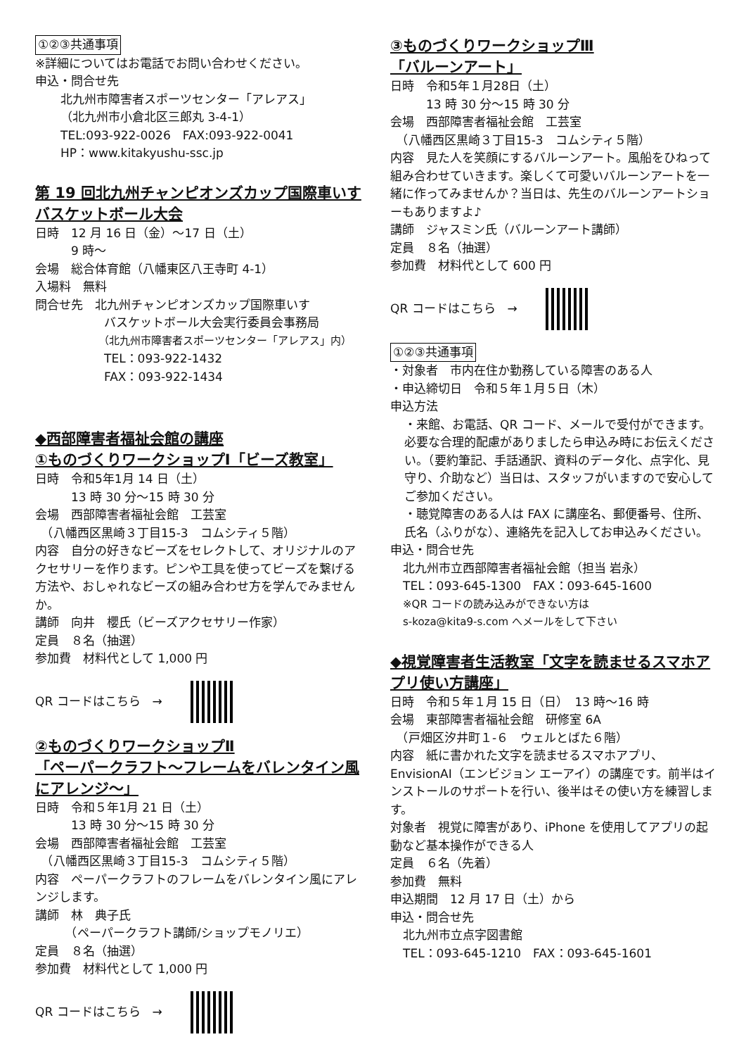①②③共通事項
※詳細についてはお電話でお問い合わせください。
申込・問合せ先
北九州市障害者スポーツセンター「アレアス」
（北九州市小倉北区三郎丸 3-4-1）
TEL:093-922-0026　FAX:093-922-0041
HP：www.kitakyushu-ssc.jp
第 19 回北九州チャンピオンズカップ国際車いすバスケットボール大会
日時　12 月 16 日（金）～17 日（土）
　　　9 時～
会場　総合体育館（八幡東区八王寺町 4-1）
入場料　無料
問合せ先　北九州チャンピオンズカップ国際車いす
バスケットボール大会実行委員会事務局
（北九州市障害者スポーツセンター「アレアス」内）
TEL：093-922-1432
FAX：093-922-1434
◆西部障害者福祉会館の講座
①ものづくりワークショップⅠ「ビーズ教室」
日時　令和5年1月 14 日（土）
　　　13 時 30 分～15 時 30 分
会場　西部障害者福祉会館　工芸室
　（八幡西区黒崎３丁目15-3　コムシティ５階）
内容　自分の好きなビーズをセレクトして、オリジナルのアクセサリーを作ります。ピンや工具を使ってビーズを繋げる方法や、おしゃれなビーズの組み合わせ方を学んでみませんか。
講師　向井　櫻氏（ビーズアクセサリー作家）
定員　８名（抽選）
参加費　材料代として 1,000 円
QR コードはこちら　→
②ものづくりワークショップⅡ
「ペーパークラフト～フレームをバレンタイン風にアレンジ～」
日時　令和５年1月 21 日（土）
　　　13 時 30 分～15 時 30 分
会場　西部障害者福祉会館　工芸室
　（八幡西区黒崎３丁目15-3　コムシティ５階）
内容　ペーパークラフトのフレームをバレンタイン風にアレンジします。
講師　林　典子氏
　　　（ペーパークラフト講師/ショップモノリエ）
定員　８名（抽選）
参加費　材料代として 1,000 円
QR コードはこちら　→
③ものづくりワークショップⅢ
「バルーンアート」
日時　令和5年１月28日（土）
　　　13 時 30 分～15 時 30 分
会場　西部障害者福祉会館　工芸室
　（八幡西区黒崎３丁目15-3　コムシティ５階）
内容　見た人を笑顔にするバルーンアート。風船をひねって組み合わせていきます。楽しくて可愛いバルーンアートを一緒に作ってみませんか？当日は、先生のバルーンアートショーもありますよ♪
講師　ジャスミン氏（バルーンアート講師）
定員　８名（抽選）
参加費　材料代として 600 円
QR コードはこちら　→
①②③共通事項
・対象者　市内在住か勤務している障害のある人
・申込締切日　令和５年１月５日（木）
申込方法
・来館、お電話、QR コード、メールで受付ができます。必要な合理的配慮がありましたら申込み時にお伝えください。（要約筆記、手話通訳、資料のデータ化、点字化、見守り、介助など）当日は、スタッフがいますので安心してご参加ください。
・聴覚障害のある人は FAX に講座名、郵便番号、住所、氏名（ふりがな）、連絡先を記入してお申込みください。
申込・問合せ先
北九州市立西部障害者福祉会館（担当 岩永）
TEL：093-645-1300　FAX：093-645-1600
※QR コードの読み込みができない方は
s-koza@kita9-s.com へメールをして下さい
◆視覚障害者生活教室「文字を読ませるスマホアプリ使い方講座」
日時　令和５年１月 15 日（日）　13 時～16 時
会場　東部障害者福祉会館　研修室 6A
　（戸畑区汐井町１-６　ウェルとばた６階）
内容　紙に書かれた文字を読ませるスマホアプリ、EnvisionAI（エンビジョン エーアイ）の講座です。前半はインストールのサポートを行い、後半はその使い方を練習します。
対象者　視覚に障害があり、iPhone を使用してアプリの起動など基本操作ができる人
定員　６名（先着）
参加費　無料
申込期間　12 月 17 日（土）から
申込・問合せ先
北九州市立点字図書館
TEL：093-645-1210　FAX：093-645-1601